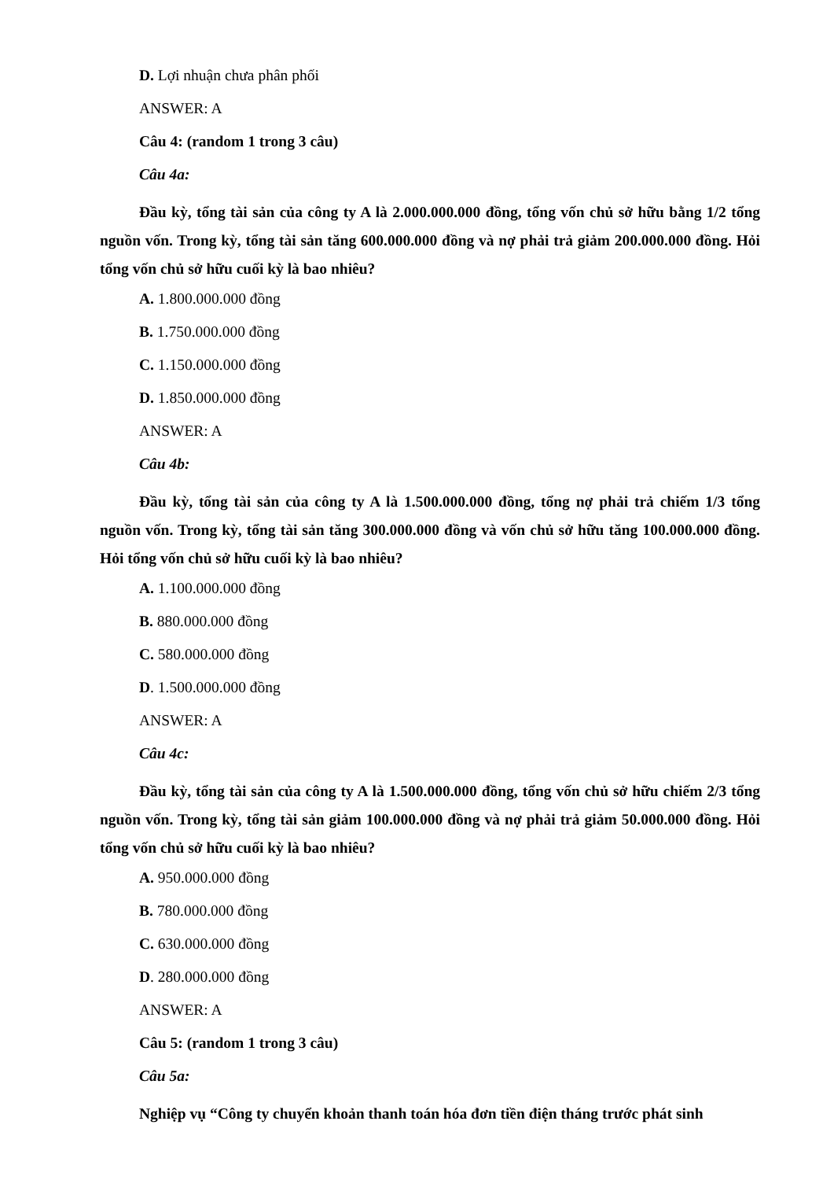D. Lợi nhuận chưa phân phối
ANSWER: A
Câu 4: (random 1 trong 3 câu)
Câu 4a:
Đầu kỳ, tổng tài sản của công ty A là 2.000.000.000 đồng, tổng vốn chủ sở hữu bằng 1/2 tổng nguồn vốn. Trong kỳ, tổng tài sản tăng 600.000.000 đồng và nợ phải trả giảm 200.000.000 đồng. Hỏi tổng vốn chủ sở hữu cuối kỳ là bao nhiêu?
A. 1.800.000.000 đồng
B. 1.750.000.000 đồng
C. 1.150.000.000 đồng
D. 1.850.000.000 đồng
ANSWER: A
Câu 4b:
Đầu kỳ, tổng tài sản của công ty A là 1.500.000.000 đồng, tổng nợ phải trả chiếm 1/3 tổng nguồn vốn. Trong kỳ, tổng tài sản tăng 300.000.000 đồng và vốn chủ sở hữu tăng 100.000.000 đồng. Hỏi tổng vốn chủ sở hữu cuối kỳ là bao nhiêu?
A. 1.100.000.000 đồng
B. 880.000.000 đồng
C. 580.000.000 đồng
D. 1.500.000.000 đồng
ANSWER: A
Câu 4c:
Đầu kỳ, tổng tài sản của công ty A là 1.500.000.000 đồng, tổng vốn chủ sở hữu chiếm 2/3 tổng nguồn vốn. Trong kỳ, tổng tài sản giảm 100.000.000 đồng và nợ phải trả giảm 50.000.000 đồng. Hỏi tổng vốn chủ sở hữu cuối kỳ là bao nhiêu?
A. 950.000.000 đồng
B. 780.000.000 đồng
C. 630.000.000 đồng
D. 280.000.000 đồng
ANSWER: A
Câu 5: (random 1 trong 3 câu)
Câu 5a:
Nghiệp vụ “Công ty chuyển khoản thanh toán hóa đơn tiền điện tháng trước phát sinh